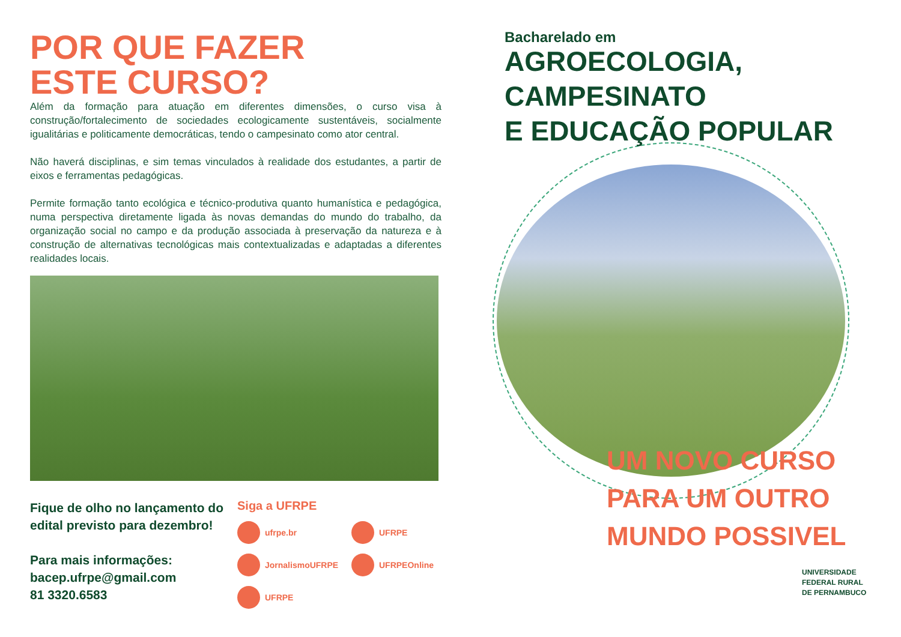POR QUE FAZER
ESTE CURSO?
Além da formação para atuação em diferentes dimensões, o curso visa à construção/fortalecimento de sociedades ecologicamente sustentáveis, socialmente igualitárias e politicamente democráticas, tendo o campesinato como ator central.
Não haverá disciplinas, e sim temas vinculados à realidade dos estudantes, a partir de eixos e ferramentas pedagógicas.
Permite formação tanto ecológica e técnico-produtiva quanto humanística e pedagógica, numa perspectiva diretamente ligada às novas demandas do mundo do trabalho, da organização social no campo e da produção associada à preservação da natureza e à construção de alternativas tecnológicas mais contextualizadas e adaptadas a diferentes realidades locais.
Fique de olho no lançamento do edital previsto para dezembro!
Para mais informações:
bacep.ufrpe@gmail.com
81 3320.6583
Siga a UFRPE
ufrpe.br UFRPE JornalismoUFRPE UFRPEOnline UFRPE
Bacharelado em
AGROECOLOGIA,
CAMPESINATO
E EDUCAÇÃO POPULAR
UM NOVO CURSO
PARA UM OUTRO
MUNDO POSSIVEL
UNIVERSIDADE
FEDERAL RURAL
DE PERNAMBUCO